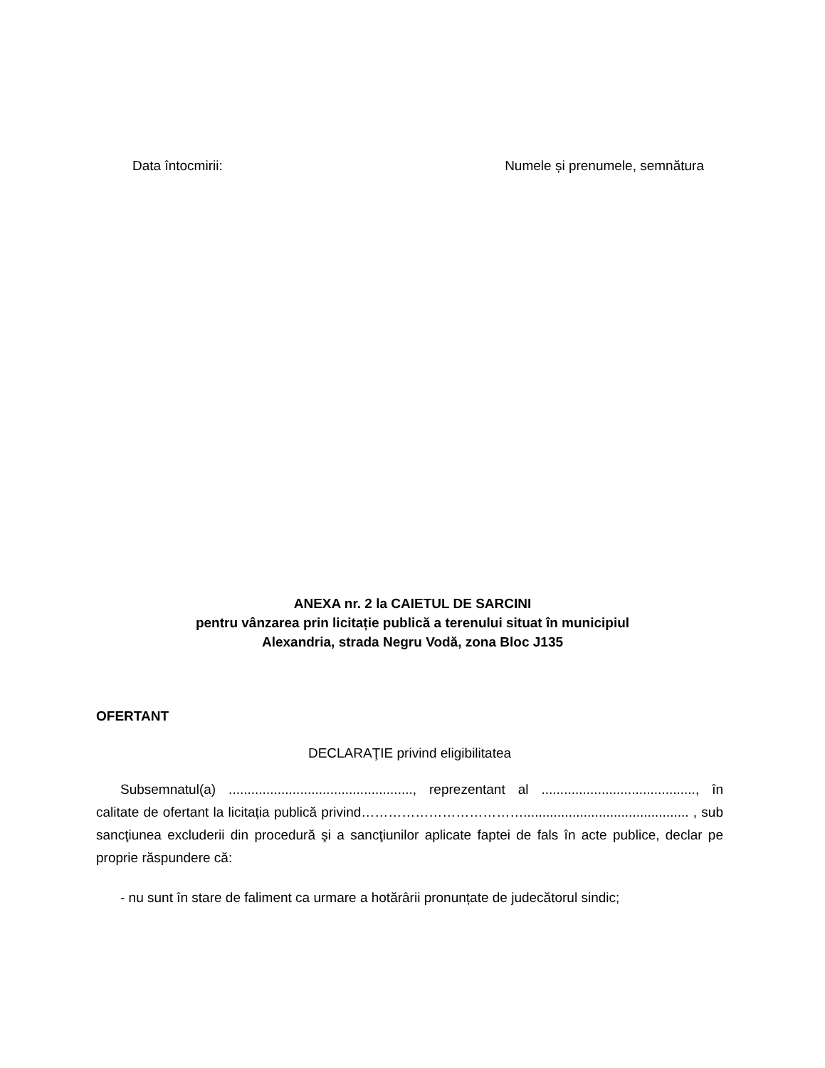Data întocmirii: Numele și prenumele, semnătura
ANEXA nr. 2 la CAIETUL DE SARCINI
pentru vânzarea prin licitație publică a terenului situat în municipiul
Alexandria, strada Negru Vodă, zona Bloc J135
OFERTANT
DECLARAŢIE privind eligibilitatea
Subsemnatul(a) ................................................., reprezentant al ........................................., în calitate de ofertant la licitația publică privind………………………………............................................ , sub sancţiunea excluderii din procedură şi a sancţiunilor aplicate faptei de fals în acte publice, declar pe proprie răspundere că:
- nu sunt în stare de faliment ca urmare a hotărârii pronunțate de judecătorul sindic;